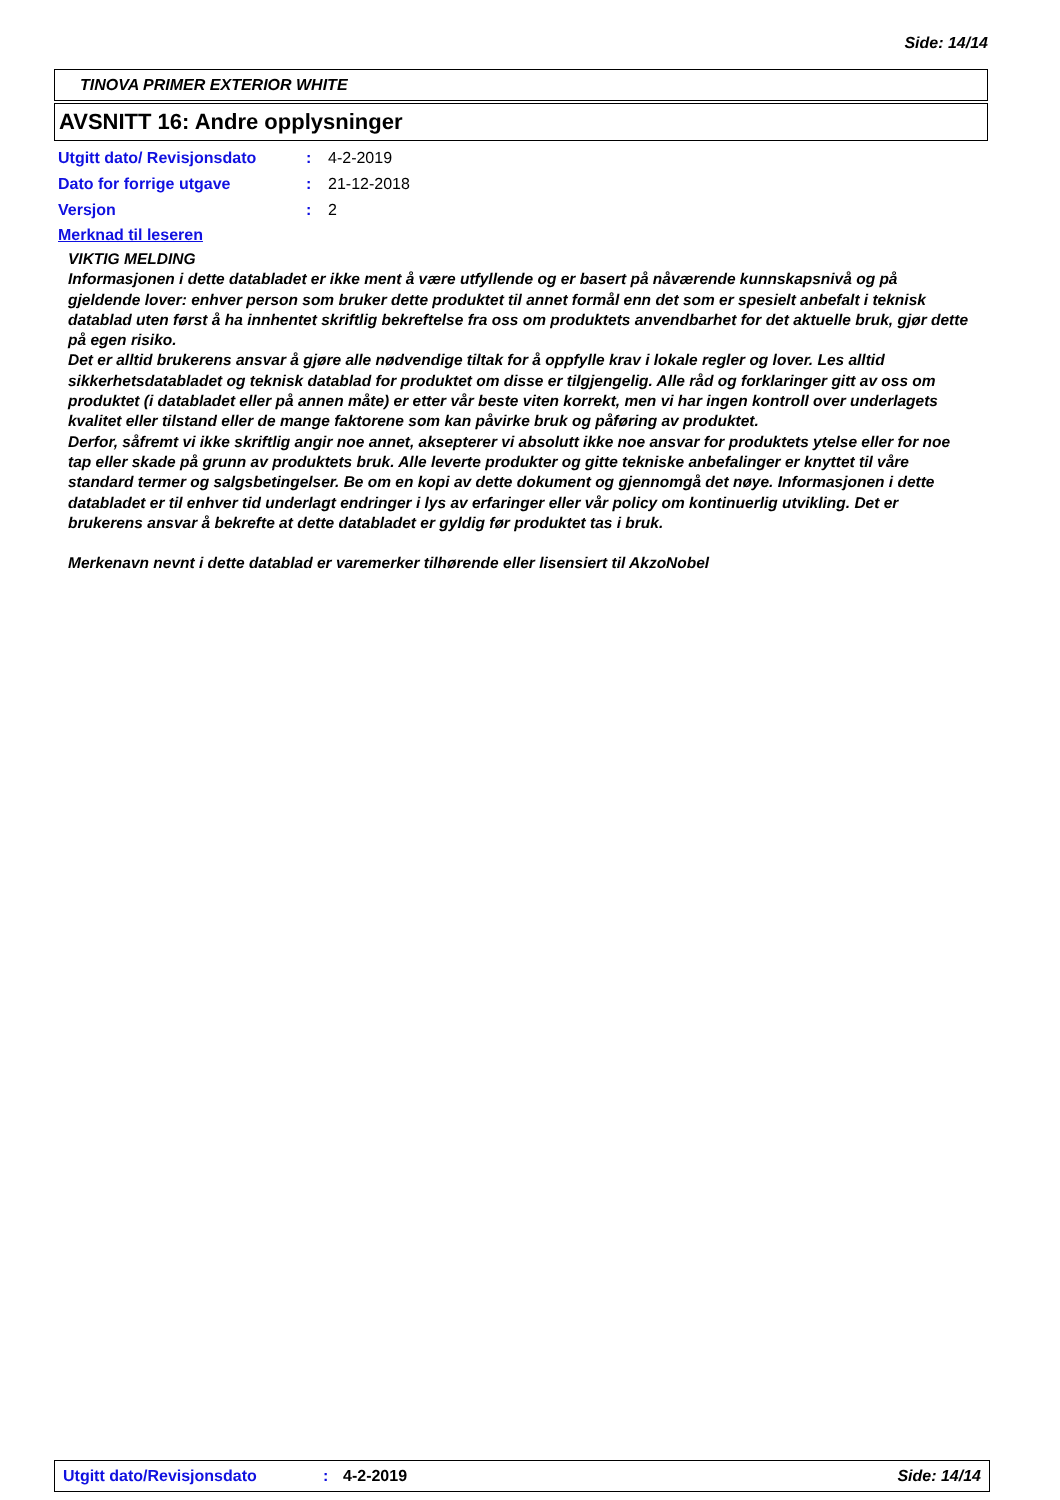Side: 14/14
TINOVA PRIMER EXTERIOR WHITE
AVSNITT 16: Andre opplysninger
| Utgitt dato/ Revisjonsdato | : | 4-2-2019 |
| Dato for forrige utgave | : | 21-12-2018 |
| Versjon | : | 2 |
Merknad til leseren
VIKTIG MELDING
Informasjonen i dette databladet er ikke ment å være utfyllende og er basert på nåværende kunnskapsnivå og på gjeldende lover: enhver person som bruker dette produktet til annet formål enn det som er spesielt anbefalt i teknisk datablad uten først å ha innhentet skriftlig bekreftelse fra oss om produktets anvendbarhet for det aktuelle bruk, gjør dette på egen risiko.
Det er alltid brukerens ansvar å gjøre alle nødvendige tiltak for å oppfylle krav i lokale regler og lover. Les alltid sikkerhetsdatabladet og teknisk datablad for produktet om disse er tilgjengelig. Alle råd og forklaringer gitt av oss om produktet (i databladet eller på annen måte) er etter vår beste viten korrekt, men vi har ingen kontroll over underlagets kvalitet eller tilstand eller de mange faktorene som kan påvirke bruk og påføring av produktet.
Derfor, såfremt vi ikke skriftlig angir noe annet, aksepterer vi absolutt ikke noe ansvar for produktets ytelse eller for noe tap eller skade på grunn av produktets bruk. Alle leverte produkter og gitte tekniske anbefalinger er knyttet til våre standard termer og salgsbetingelser. Be om en kopi av dette dokument og gjennomgå det nøye. Informasjonen i dette databladet er til enhver tid underlagt endringer i lys av erfaringer eller vår policy om kontinuerlig utvikling. Det er brukerens ansvar å bekrefte at dette databladet er gyldig før produktet tas i bruk.
Merkenavn nevnt i dette datablad er varemerker tilhørende eller lisensiert til AkzoNobel
Utgitt dato/Revisjonsdato: 4-2-2019 Side: 14/14